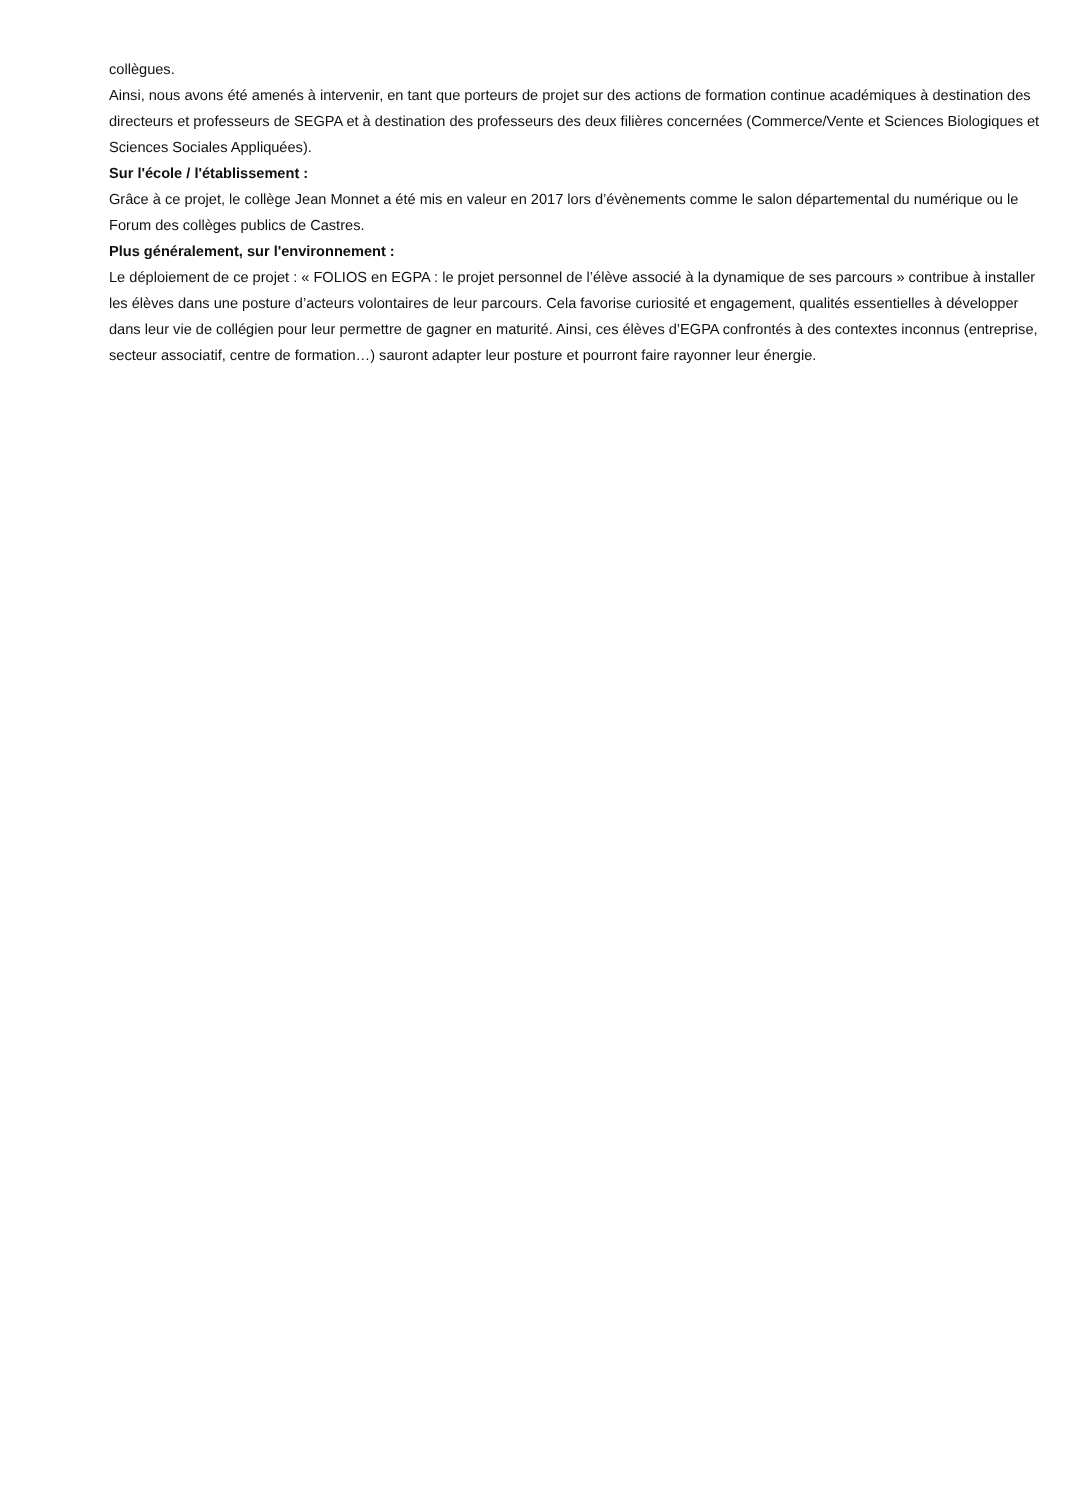collègues.
Ainsi, nous avons été amenés à intervenir, en tant que porteurs de projet sur des actions de formation continue académiques à destination des directeurs et professeurs de SEGPA et à destination des professeurs des deux filières concernées (Commerce/Vente et Sciences Biologiques et Sciences Sociales Appliquées).
Sur l'école / l'établissement :
Grâce à ce projet, le collège Jean Monnet a été mis en valeur en 2017 lors d’évènements comme le salon départemental du numérique ou le Forum des collèges publics de Castres.
Plus généralement, sur l'environnement :
Le déploiement de ce projet : « FOLIOS en EGPA : le projet personnel de l’élève associé à la dynamique de ses parcours » contribue à installer les élèves dans une posture d’acteurs volontaires de leur parcours. Cela favorise curiosité et engagement, qualités essentielles à développer dans leur vie de collégien pour leur permettre de gagner en maturité. Ainsi, ces élèves d’EGPA confrontés à des contextes inconnus (entreprise, secteur associatif, centre de formation…) sauront adapter leur posture et pourront faire rayonner leur énergie.